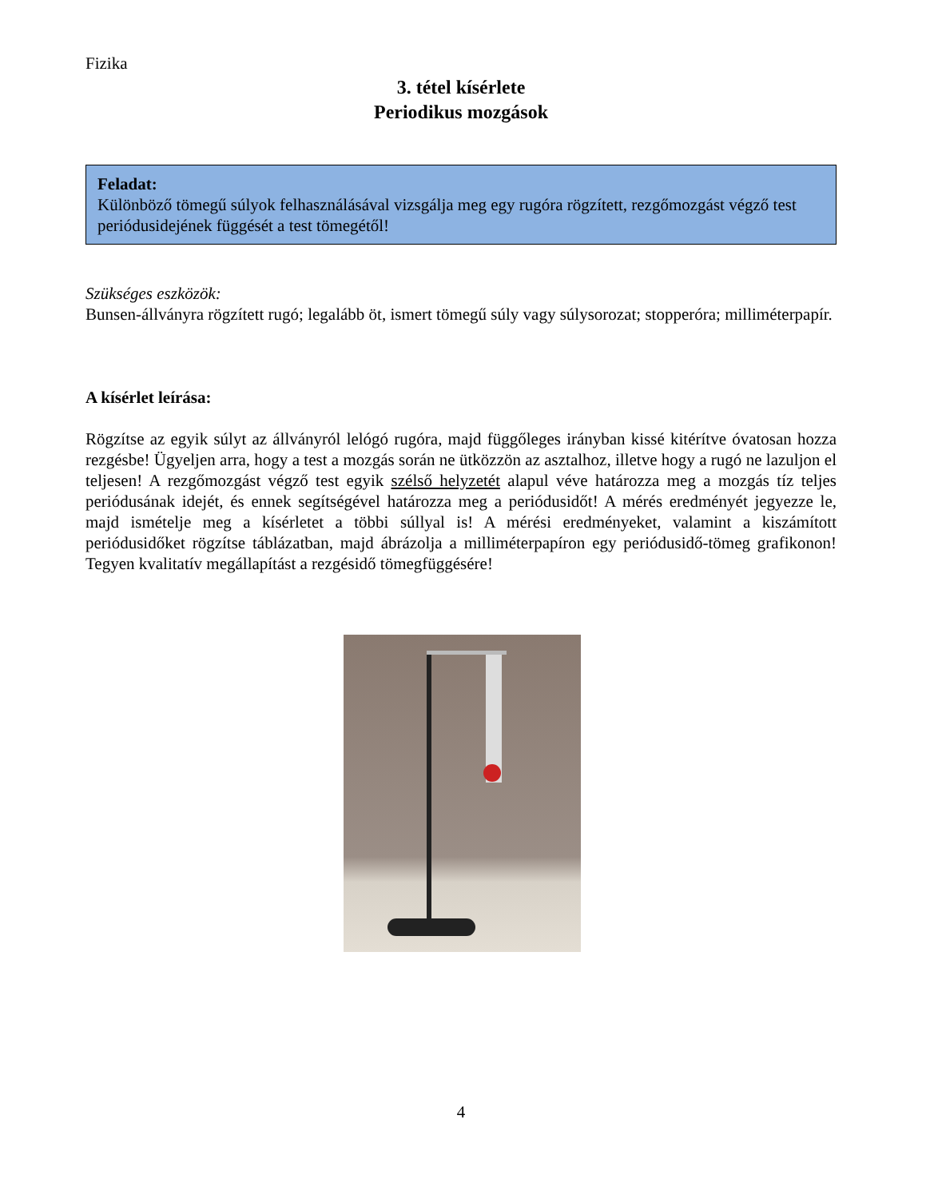Fizika
3. tétel kísérlete
Periodikus mozgások
Feladat:
Különböző tömegű súlyok felhasználásával vizsgálja meg egy rugóra rögzített, rezgőmozgást végző test periódusidejének függését a test tömegétől!
Szükséges eszközök:
Bunsen-állványra rögzített rugó; legalább öt, ismert tömegű súly vagy súlysorozat; stopperóra; milliméterpapír.
A kísérlet leírása:
Rögzítse az egyik súlyt az állványról lelógó rugóra, majd függőleges irányban kissé kitérítve óvatosan hozza rezgésbe! Ügyeljen arra, hogy a test a mozgás során ne ütközzön az asztalhoz, illetve hogy a rugó ne lazuljon el teljesen! A rezgőmozgást végző test egyik szélső helyzetét alapul véve határozza meg a mozgás tíz teljes periódusának idejét, és ennek segítségével határozza meg a periódusidőt! A mérés eredményét jegyezze le, majd ismételje meg a kísérletet a többi súllyal is! A mérési eredményeket, valamint a kiszámított periódusidőket rögzítse táblázatban, majd ábrázolja a milliméterpapíron egy periódusidő-tömeg grafikonon! Tegyen kvalitatív megállapítást a rezgésidő tömegfüggésére!
4